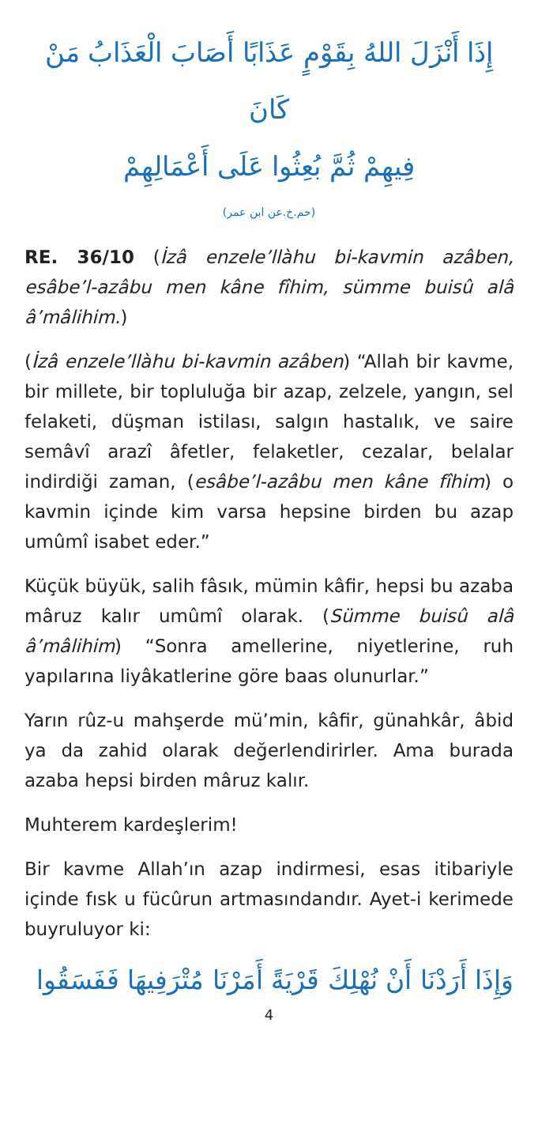إِذَا أَنْزَلَ اللهُ بِقَوْمٍ عَذَابًا أَصَابَ الْعَذَابُ مَنْ كَانَ
فِيهِمْ ثُمَّ بُعِثُوا عَلَى أَعْمَالِهِمْ
(حم.خ.عن ابن عمر)
RE. 36/10 (İzâ enzele’llàhu bi-kavmin azâben, esâbe’l-azâbu men kâne fîhim, sümme buisû alâ â’mâlihim.)
(İzâ enzele’llàhu bi-kavmin azâben) “Allah bir kavme, bir millete, bir topluluğa bir azap, zelzele, yangın, sel felaketi, düşman istilası, salgın hastalık, ve saire semâvî arazî âfetler, felaketler, cezalar, belalar indirdiği zaman, (esâbe’l-azâbu men kâne fîhim) o kavmin içinde kim varsa hepsine birden bu azap umûmî isabet eder.”
Küçük büyük, salih fâsık, mümin kâfir, hepsi bu azaba mâruz kalır umûmî olarak. (Sümme buisû alâ â’mâlihim) “Sonra amellerine, niyetlerine, ruh yapılarına liyâkatlerine göre baas olunurlar.”
Yarın rûz-u mahşerde mü’min, kâfir, günahkâr, âbid ya da zahid olarak değerlendirirler. Ama burada azaba hepsi birden mâruz kalır.
Muhterem kardeşlerim!
Bir kavme Allah’ın azap indirmesi, esas itibariyle içinde fısk u fücûrun artmasındandır. Ayet-i kerimede buyruluyor ki:
وَإِذَا أَرَدْنَا أَنْ نُهْلِكَ قَرْيَةً أَمَرْنَا مُتْرَفِيهَا فَفَسَقُوا
4